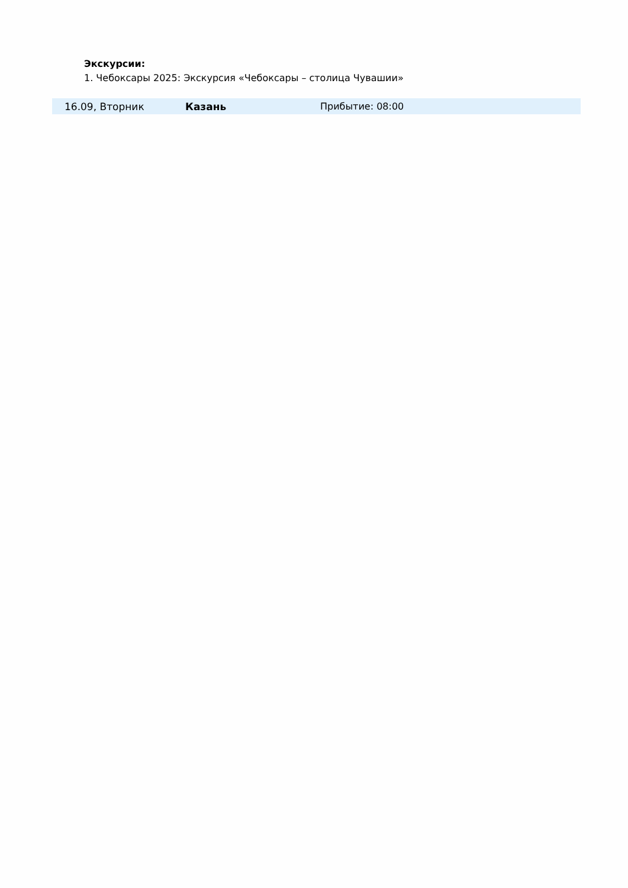Экскурсии:
1. Чебоксары 2025: Экскурсия «Чебоксары – столица Чувашии»
| 16.09, Вторник | Казань | Прибытие: 08:00 |